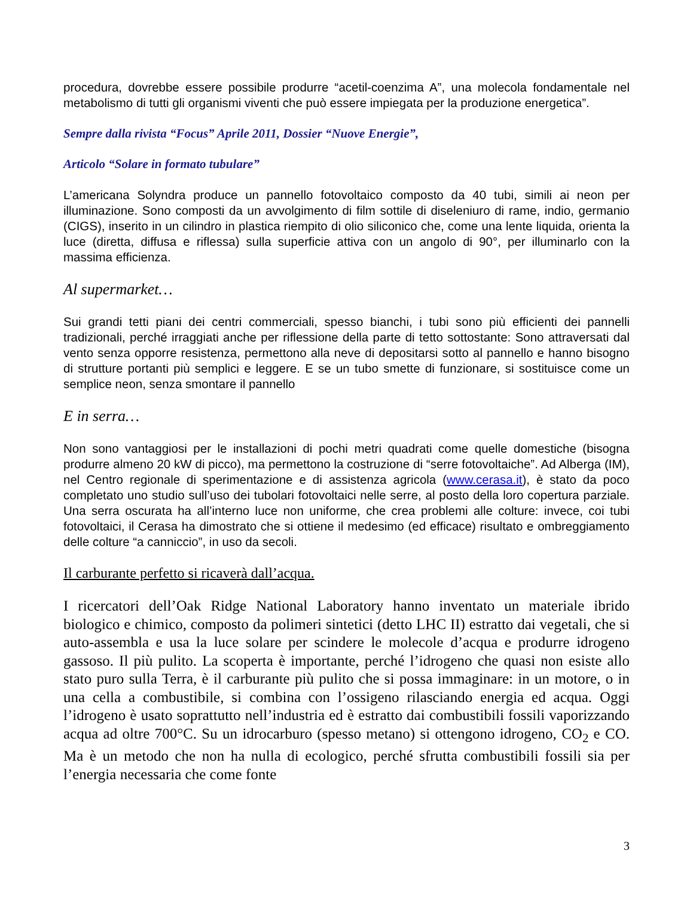procedura, dovrebbe essere possibile produrre “acetil-coenzima A”, una molecola fondamentale nel metabolismo di tutti gli organismi viventi che può essere impiegata per la produzione energetica”.
Sempre dalla rivista “Focus” Aprile 2011, Dossier “Nuove Energie”,
Articolo “Solare in formato tubulare”
L’americana Solyndra produce un pannello fotovoltaico composto da 40 tubi, simili ai neon per illuminazione. Sono composti da un avvolgimento di film sottile di diseleniuro di rame, indio, germanio (CIGS), inserito in un cilindro in plastica riempito di olio siliconico che, come una lente liquida, orienta la luce (diretta, diffusa e riflessa) sulla superficie attiva con un angolo di 90°, per illuminarlo con la massima efficienza.
Al supermarket…
Sui grandi tetti piani dei centri commerciali, spesso bianchi, i tubi sono più efficienti dei pannelli tradizionali, perché irraggiati anche per riflessione della parte di tetto sottostante: Sono attraversati dal vento senza opporre resistenza, permettono alla neve di depositarsi sotto al pannello e hanno bisogno di strutture portanti più semplici e leggere. E se un tubo smette di funzionare, si sostituisce come un semplice neon, senza smontare il pannello
E in serra…
Non sono vantaggiosi per le installazioni di pochi metri quadrati come quelle domestiche (bisogna produrre almeno 20 kW di picco), ma permettono la costruzione di “serre fotovoltaiche”. Ad Alberga (IM), nel Centro regionale di sperimentazione e di assistenza agricola (www.cerasa.it), è stato da poco completato uno studio sull’uso dei tubolari fotovoltaici nelle serre, al posto della loro copertura parziale. Una serra oscurata ha all’interno luce non uniforme, che crea problemi alle colture: invece, coi tubi fotovoltaici, il Cerasa ha dimostrato che si ottiene il medesimo (ed efficace) risultato e ombreggiamento delle colture “a canniccio”, in uso da secoli.
Il carburante perfetto si ricaverà dall’acqua.
I ricercatori dell’Oak Ridge National Laboratory hanno inventato un materiale ibrido biologico e chimico, composto da polimeri sintetici (detto LHC II) estratto dai vegetali, che si auto-assembla e usa la luce solare per scindere le molecole d’acqua e produrre idrogeno gassoso. Il più pulito. La scoperta è importante, perché l’idrogeno che quasi non esiste allo stato puro sulla Terra, è il carburante più pulito che si possa immaginare: in un motore, o in una cella a combustibile, si combina con l’ossigeno rilasciando energia ed acqua. Oggi l’idrogeno è usato soprattutto nell’industria ed è estratto dai combustibili fossili vaporizzando acqua ad oltre 700°C. Su un idrocarburo (spesso metano) si ottengono idrogeno, CO<sub>2</sub> e CO. Ma è un metodo che non ha nulla di ecologico, perché sfrutta combustibili fossili sia per l’energia necessaria che come fonte
3